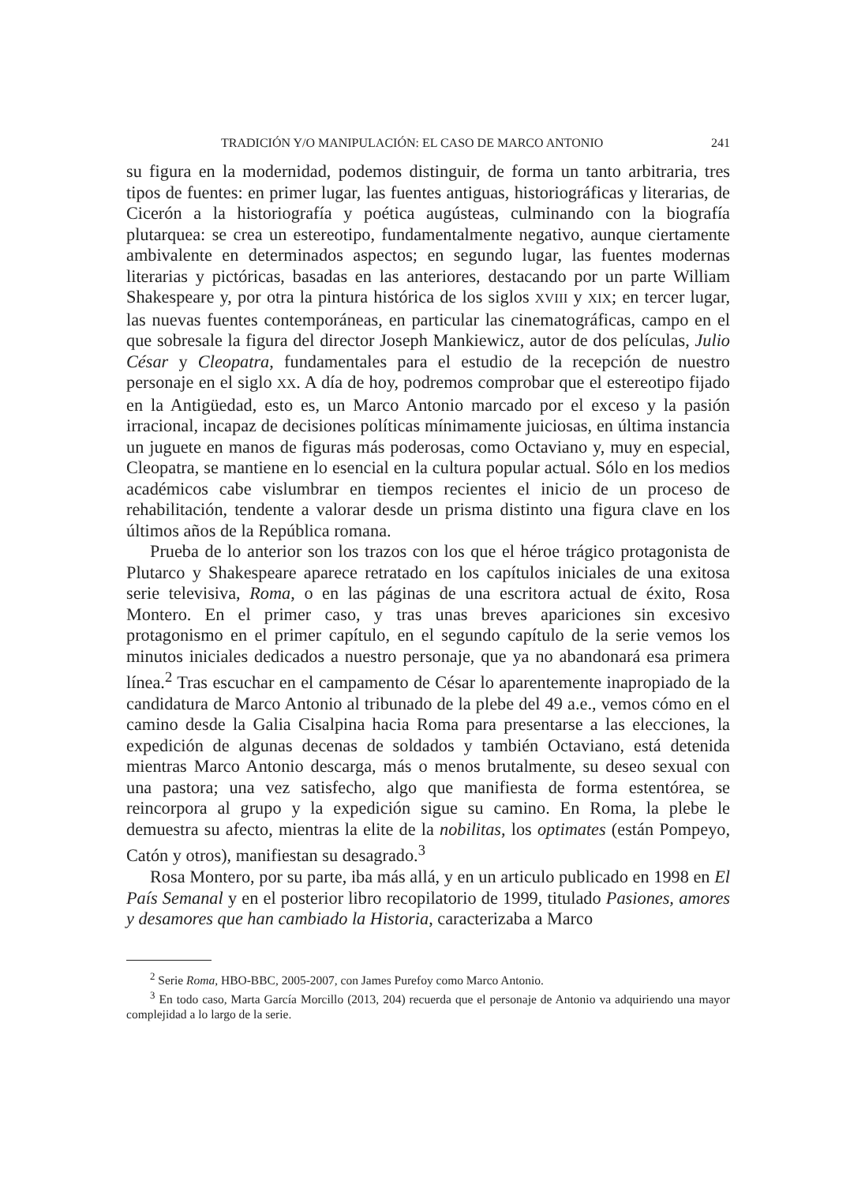TRADICIÓN Y/O MANIPULACIÓN: EL CASO DE MARCO ANTONIO 241
su figura en la modernidad, podemos distinguir, de forma un tanto arbitraria, tres tipos de fuentes: en primer lugar, las fuentes antiguas, historiográficas y literarias, de Cicerón a la historiografía y poética augústeas, culminando con la biografía plutarquea: se crea un estereotipo, fundamentalmente negativo, aunque ciertamente ambivalente en determinados aspectos; en segundo lugar, las fuentes modernas literarias y pictóricas, basadas en las anteriores, destacando por un parte William Shakespeare y, por otra la pintura histórica de los siglos XVIII y XIX; en tercer lugar, las nuevas fuentes contemporáneas, en particular las cinematográficas, campo en el que sobresale la figura del director Joseph Mankiewicz, autor de dos películas, Julio César y Cleopatra, fundamentales para el estudio de la recepción de nuestro personaje en el siglo XX. A día de hoy, podremos comprobar que el estereotipo fijado en la Antigüedad, esto es, un Marco Antonio marcado por el exceso y la pasión irracional, incapaz de decisiones políticas mínimamente juiciosas, en última instancia un juguete en manos de figuras más poderosas, como Octaviano y, muy en especial, Cleopatra, se mantiene en lo esencial en la cultura popular actual. Sólo en los medios académicos cabe vislumbrar en tiempos recientes el inicio de un proceso de rehabilitación, tendente a valorar desde un prisma distinto una figura clave en los últimos años de la República romana.
Prueba de lo anterior son los trazos con los que el héroe trágico protagonista de Plutarco y Shakespeare aparece retratado en los capítulos iniciales de una exitosa serie televisiva, Roma, o en las páginas de una escritora actual de éxito, Rosa Montero. En el primer caso, y tras unas breves apariciones sin excesivo protagonismo en el primer capítulo, en el segundo capítulo de la serie vemos los minutos iniciales dedicados a nuestro personaje, que ya no abandonará esa primera línea.<sup>2</sup> Tras escuchar en el campamento de César lo aparentemente inapropiado de la candidatura de Marco Antonio al tribunado de la plebe del 49 a.e., vemos cómo en el camino desde la Galia Cisalpina hacia Roma para presentarse a las elecciones, la expedición de algunas decenas de soldados y también Octaviano, está detenida mientras Marco Antonio descarga, más o menos brutalmente, su deseo sexual con una pastora; una vez satisfecho, algo que manifiesta de forma estentórea, se reincorpora al grupo y la expedición sigue su camino. En Roma, la plebe le demuestra su afecto, mientras la elite de la nobilitas, los optimates (están Pompeyo, Catón y otros), manifiestan su desagrado.<sup>3</sup>
Rosa Montero, por su parte, iba más allá, y en un articulo publicado en 1998 en El País Semanal y en el posterior libro recopilatorio de 1999, titulado Pasiones, amores y desamores que han cambiado la Historia, caracterizaba a Marco
<sup>2</sup> Serie Roma, HBO-BBC, 2005-2007, con James Purefoy como Marco Antonio.
<sup>3</sup> En todo caso, Marta García Morcillo (2013, 204) recuerda que el personaje de Antonio va adquiriendo una mayor complejidad a lo largo de la serie.